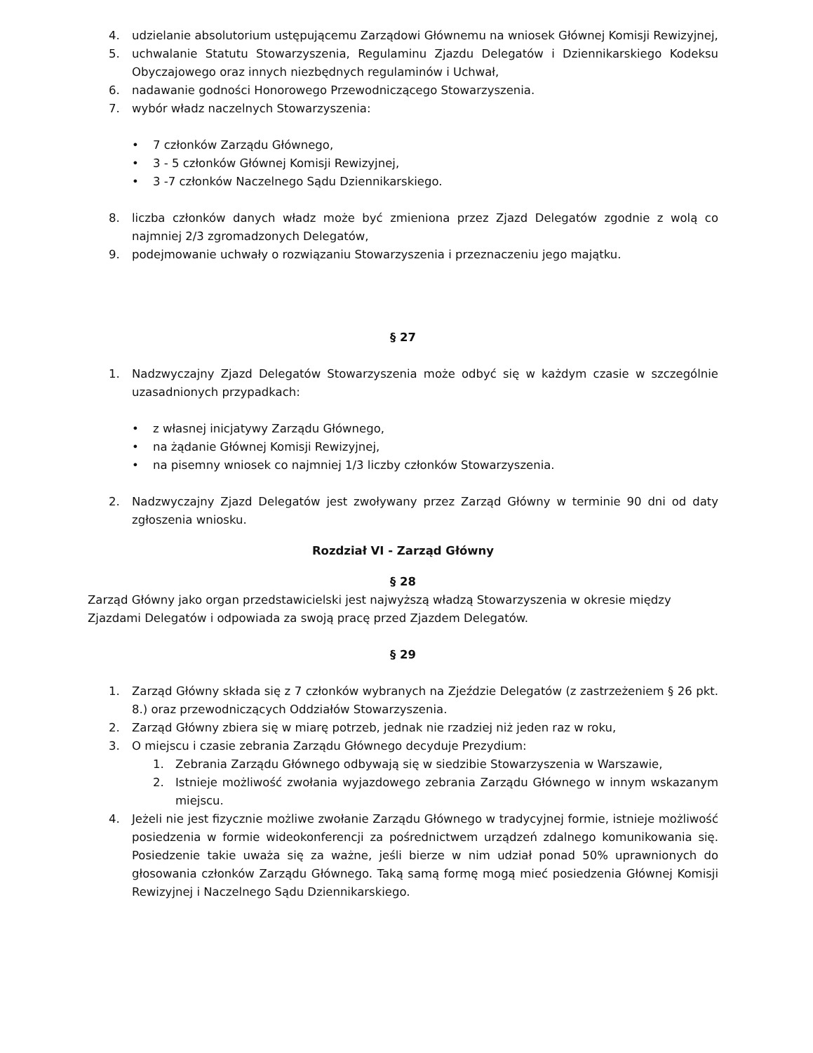4. udzielanie absolutorium ustępującemu Zarządowi Głównemu na wniosek Głównej Komisji Rewizyjnej,
5. uchwalanie Statutu Stowarzyszenia, Regulaminu Zjazdu Delegatów i Dziennikarskiego Kodeksu Obyczajowego oraz innych niezbędnych regulaminów i Uchwał,
6. nadawanie godności Honorowego Przewodniczącego Stowarzyszenia.
7. wybór władz naczelnych Stowarzyszenia:
• 7 członków Zarządu Głównego,
• 3 - 5 członków Głównej Komisji Rewizyjnej,
• 3 -7 członków Naczelnego Sądu Dziennikarskiego.
8. liczba członków danych władz może być zmieniona przez Zjazd Delegatów zgodnie z wolą co najmniej 2/3 zgromadzonych Delegatów,
9. podejmowanie uchwały o rozwiązaniu Stowarzyszenia i przeznaczeniu jego majątku.
§ 27
1. Nadzwyczajny Zjazd Delegatów Stowarzyszenia może odbyć się w każdym czasie w szczególnie uzasadnionych przypadkach:
• z własnej inicjatywy Zarządu Głównego,
• na żądanie Głównej Komisji Rewizyjnej,
• na pisemny wniosek co najmniej 1/3 liczby członków Stowarzyszenia.
2. Nadzwyczajny Zjazd Delegatów jest zwoływany przez Zarząd Główny w terminie 90 dni od daty zgłoszenia wniosku.
Rozdział VI - Zarząd Główny
§ 28
Zarząd Główny jako organ przedstawicielski jest najwyższą władzą Stowarzyszenia w okresie między Zjazdami Delegatów i odpowiada za swoją pracę przed Zjazdem Delegatów.
§ 29
1. Zarząd Główny składa się z 7 członków wybranych na Zjeździe Delegatów (z zastrzeżeniem § 26 pkt. 8.) oraz przewodniczących Oddziałów Stowarzyszenia.
2. Zarząd Główny zbiera się w miarę potrzeb, jednak nie rzadziej niż jeden raz w roku,
3. O miejscu i czasie zebrania Zarządu Głównego decyduje Prezydium:
1. Zebrania Zarządu Głównego odbywają się w siedzibie Stowarzyszenia w Warszawie,
2. Istnieje możliwość zwołania wyjazdowego zebrania Zarządu Głównego w innym wskazanym miejscu.
4. Jeżeli nie jest fizycznie możliwe zwołanie Zarządu Głównego w tradycyjnej formie, istnieje możliwość posiedzenia w formie wideokonferencji za pośrednictwem urządzeń zdalnego komunikowania się. Posiedzenie takie uważa się za ważne, jeśli bierze w nim udział ponad 50% uprawnionych do głosowania członków Zarządu Głównego. Taką samą formę mogą mieć posiedzenia Głównej Komisji Rewizyjnej i Naczelnego Sądu Dziennikarskiego.